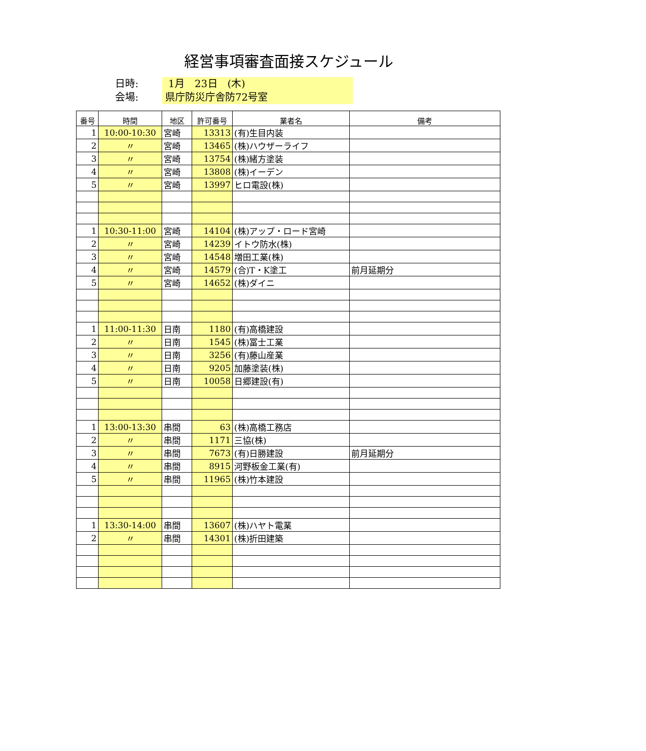経営事項審査面接スケジュール
日時: 1月　23日　(木)
会場: 県庁防災庁舎防72号室
| 番号 | 時間 | 地区 | 許可番号 | 業者名 | 備考 |
| --- | --- | --- | --- | --- | --- |
| 1 | 10:00-10:30 | 宮崎 | 13313 | (有)生目内装 | |
| 2 | 〃 | 宮崎 | 13465 | (株)ハウザーライフ | |
| 3 | 〃 | 宮崎 | 13754 | (株)緒方塗装 | |
| 4 | 〃 | 宮崎 | 13808 | (株)イーデン | |
| 5 | 〃 | 宮崎 | 13997 | ヒロ電設(株) | |
| 1 | 10:30-11:00 | 宮崎 | 14104 | (株)アップ・ロード宮崎 | |
| 2 | 〃 | 宮崎 | 14239 | イトウ防水(株) | |
| 3 | 〃 | 宮崎 | 14548 | 増田工業(株) | |
| 4 | 〃 | 宮崎 | 14579 | (合)T・K塗工 | 前月延期分 |
| 5 | 〃 | 宮崎 | 14652 | (株)ダイニ | |
| 1 | 11:00-11:30 | 日南 | 1180 | (有)高橋建設 | |
| 2 | 〃 | 日南 | 1545 | (株)冨士工業 | |
| 3 | 〃 | 日南 | 3256 | (有)藤山産業 | |
| 4 | 〃 | 日南 | 9205 | 加藤塗装(株) | |
| 5 | 〃 | 日南 | 10058 | 日郷建設(有) | |
| 1 | 13:00-13:30 | 串間 | 63 | (株)高橋工務店 | |
| 2 | 〃 | 串間 | 1171 | 三協(株) | |
| 3 | 〃 | 串間 | 7673 | (有)日勝建設 | 前月延期分 |
| 4 | 〃 | 串間 | 8915 | 河野板金工業(有) | |
| 5 | 〃 | 串間 | 11965 | (株)竹本建設 | |
| 1 | 13:30-14:00 | 串間 | 13607 | (株)ハヤト電業 | |
| 2 | 〃 | 串間 | 14301 | (株)折田建築 | |